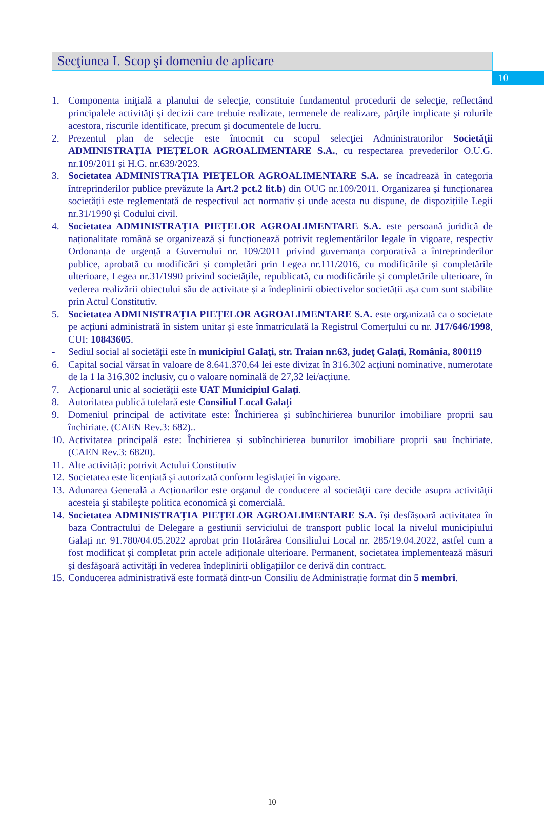10
Secţiunea I. Scop şi domeniu de aplicare
1. Componenta iniţială a planului de selecţie, constituie fundamentul procedurii de selecţie, reflectând principalele activităţi şi decizii care trebuie realizate, termenele de realizare, părţile implicate şi rolurile acestora, riscurile identificate, precum şi documentele de lucru.
2. Prezentul plan de selecţie este întocmit cu scopul selecţiei Administratorilor Societății ADMINISTRAȚIA PIEȚELOR AGROALIMENTARE S.A., cu respectarea prevederilor O.U.G. nr.109/2011 și H.G. nr.639/2023.
3. Societatea ADMINISTRAȚIA PIEȚELOR AGROALIMENTARE S.A. se încadrează în categoria întreprinderilor publice prevăzute la Art.2 pct.2 lit.b) din OUG nr.109/2011. Organizarea și funcționarea societății este reglementată de respectivul act normativ și unde acesta nu dispune, de dispozițiile Legii nr.31/1990 și Codului civil.
4. Societatea ADMINISTRAȚIA PIEȚELOR AGROALIMENTARE S.A. este persoană juridică de naționalitate română se organizează și funcționează potrivit reglementărilor legale în vigoare, respectiv Ordonanța de urgență a Guvernului nr. 109/2011 privind guvernanța corporativă a întreprinderilor publice, aprobată cu modificări și completări prin Legea nr.111/2016, cu modificările și completările ulterioare, Legea nr.31/1990 privind societățile, republicată, cu modificările și completările ulterioare, în vederea realizării obiectului său de activitate și a îndeplinirii obiectivelor societății așa cum sunt stabilite prin Actul Constitutiv.
5. Societatea ADMINISTRAȚIA PIEȚELOR AGROALIMENTARE S.A. este organizată ca o societate pe acțiuni administrată în sistem unitar și este înmatriculată la Registrul Comerțului cu nr. J17/646/1998, CUI: 10843605.
- Sediul social al societății este în municipiul Galați, str. Traian nr.63, județ Galați, România, 800119
6. Capital social vărsat în valoare de 8.641.370,64 lei este divizat în 316.302 acțiuni nominative, numerotate de la 1 la 316.302 inclusiv, cu o valoare nominală de 27,32 lei/acțiune.
7. Acționarul unic al societății este UAT Municipiul Galați.
8. Autoritatea publică tutelară este Consiliul Local Galați
9. Domeniul principal de activitate este: Închirierea și subînchirierea bunurilor imobiliare proprii sau închiriate. (CAEN Rev.3: 682)..
10. Activitatea principală este: Închirierea și subînchirierea bunurilor imobiliare proprii sau închiriate. (CAEN Rev.3: 6820).
11. Alte activități: potrivit Actului Constitutiv
12. Societatea este licențiată și autorizată conform legislației în vigoare.
13. Adunarea Generală a Acționarilor este organul de conducere al societăţii care decide asupra activităţii acesteia şi stabileşte politica economică şi comercială.
14. Societatea ADMINISTRAȚIA PIEȚELOR AGROALIMENTARE S.A. își desfășoară activitatea în baza Contractului de Delegare a gestiunii serviciului de transport public local la nivelul municipiului Galați nr. 91.780/04.05.2022 aprobat prin Hotărârea Consiliului Local nr. 285/19.04.2022, astfel cum a fost modificat și completat prin actele adiționale ulterioare. Permanent, societatea implementează măsuri și desfășoară activități în vederea îndeplinirii obligațiilor ce derivă din contract.
15. Conducerea administrativă este formată dintr-un Consiliu de Administrație format din 5 membri.
10